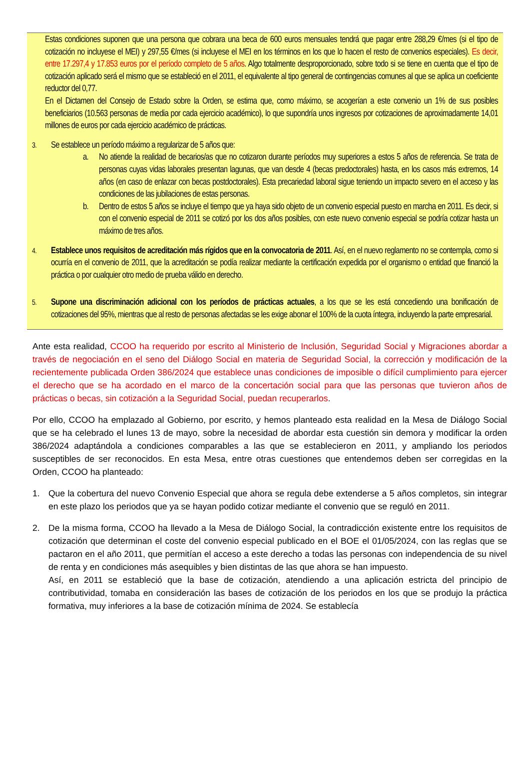Estas condiciones suponen que una persona que cobrara una beca de 600 euros mensuales tendrá que pagar entre 288,29 €/mes (si el tipo de cotización no incluyese el MEI) y 297,55 €/mes (si incluyese el MEI en los términos en los que lo hacen el resto de convenios especiales). Es decir, entre 17.297,4 y 17.853 euros por el período completo de 5 años. Algo totalmente desproporcionado, sobre todo si se tiene en cuenta que el tipo de cotización aplicado será el mismo que se estableció en el 2011, el equivalente al tipo general de contingencias comunes al que se aplica un coeficiente reductor del 0,77.
En el Dictamen del Consejo de Estado sobre la Orden, se estima que, como máximo, se acogerían a este convenio un 1% de sus posibles beneficiarios (10.563 personas de media por cada ejercicio académico), lo que supondría unos ingresos por cotizaciones de aproximadamente 14,01 millones de euros por cada ejercicio académico de prácticas.
3.
Se establece un período máximo a regularizar de 5 años que:
a. No atiende la realidad de becarios/as que no cotizaron durante períodos muy superiores a estos 5 años de referencia. Se trata de personas cuyas vidas laborales presentan lagunas, que van desde 4 (becas predoctorales) hasta, en los casos más extremos, 14 años (en caso de enlazar con becas postdoctorales). Esta precariedad laboral sigue teniendo un impacto severo en el acceso y las condiciones de las jubilaciones de estas personas.
b. Dentro de estos 5 años se incluye el tiempo que ya haya sido objeto de un convenio especial puesto en marcha en 2011. Es decir, si con el convenio especial de 2011 se cotizó por los dos años posibles, con este nuevo convenio especial se podría cotizar hasta un máximo de tres años.
4.
Establece unos requisitos de acreditación más rígidos que en la convocatoria de 2011. Así, en el nuevo reglamento no se contempla, como si ocurría en el convenio de 2011, que la acreditación se podía realizar mediante la certificación expedida por el organismo o entidad que financió la práctica o por cualquier otro medio de prueba válido en derecho.
5.
Supone una discriminación adicional con los períodos de prácticas actuales, a los que se les está concediendo una bonificación de cotizaciones del 95%, mientras que al resto de personas afectadas se les exige abonar el 100% de la cuota íntegra, incluyendo la parte empresarial.
Ante esta realidad, CCOO ha requerido por escrito al Ministerio de Inclusión, Seguridad Social y Migraciones abordar a través de negociación en el seno del Diálogo Social en materia de Seguridad Social, la corrección y modificación de la recientemente publicada Orden 386/2024 que establece unas condiciones de imposible o difícil cumplimiento para ejercer el derecho que se ha acordado en el marco de la concertación social para que las personas que tuvieron años de prácticas o becas, sin cotización a la Seguridad Social, puedan recuperarlos.
Por ello, CCOO ha emplazado al Gobierno, por escrito, y hemos planteado esta realidad en la Mesa de Diálogo Social que se ha celebrado el lunes 13 de mayo, sobre la necesidad de abordar esta cuestión sin demora y modificar la orden 386/2024 adaptándola a condiciones comparables a las que se establecieron en 2011, y ampliando los periodos susceptibles de ser reconocidos. En esta Mesa, entre otras cuestiones que entendemos deben ser corregidas en la Orden, CCOO ha planteado:
1. Que la cobertura del nuevo Convenio Especial que ahora se regula debe extenderse a 5 años completos, sin integrar en este plazo los periodos que ya se hayan podido cotizar mediante el convenio que se reguló en 2011.
2. De la misma forma, CCOO ha llevado a la Mesa de Diálogo Social, la contradicción existente entre los requisitos de cotización que determinan el coste del convenio especial publicado en el BOE el 01/05/2024, con las reglas que se pactaron en el año 2011, que permitían el acceso a este derecho a todas las personas con independencia de su nivel de renta y en condiciones más asequibles y bien distintas de las que ahora se han impuesto.
Así, en 2011 se estableció que la base de cotización, atendiendo a una aplicación estricta del principio de contributividad, tomaba en consideración las bases de cotización de los periodos en los que se produjo la práctica formativa, muy inferiores a la base de cotización mínima de 2024. Se establecía